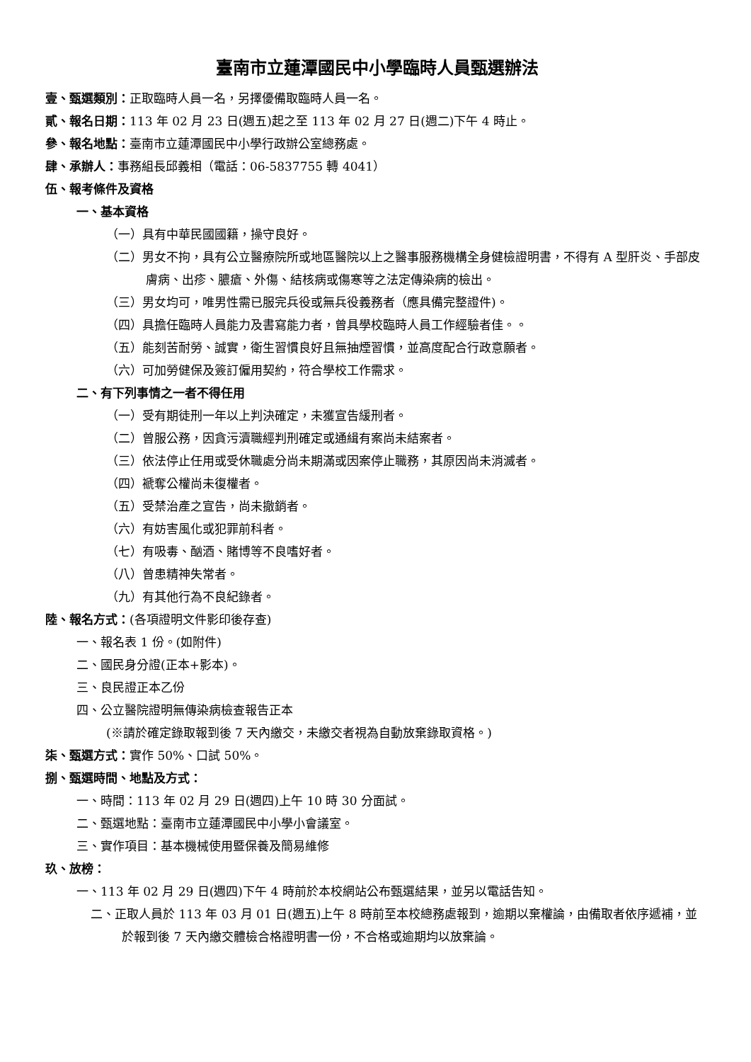臺南市立蓮潭國民中小學臨時人員甄選辦法
壹、甄選類別：正取臨時人員一名，另擇優備取臨時人員一名。
貳、報名日期：113 年 02 月 23 日(週五)起之至 113 年 02 月 27 日(週二)下午 4 時止。
參、報名地點：臺南市立蓮潭國民中小學行政辦公室總務處。
肆、承辦人：事務組長邱義相（電話：06-5837755 轉 4041）
伍、報考條件及資格
一、基本資格
（一）具有中華民國國籍，操守良好。
（二）男女不拘，具有公立醫療院所或地區醫院以上之醫事服務機構全身健檢證明書，不得有 A 型肝炎、手部皮膚病、出疹、膿瘡、外傷、結核病或傷寒等之法定傳染病的檢出。
（三）男女均可，唯男性需已服完兵役或無兵役義務者（應具備完整證件)。
（四）具擔任臨時人員能力及書寫能力者，曾具學校臨時人員工作經驗者佳。。
（五）能刻苦耐勞、誠實，衛生習慣良好且無抽煙習慣，並高度配合行政意願者。
（六）可加勞健保及簽訂僱用契約，符合學校工作需求。
二、有下列事情之一者不得任用
（一）受有期徒刑一年以上判決確定，未獲宣告緩刑者。
（二）曾服公務，因貪污瀆職經判刑確定或通緝有案尚未結案者。
（三）依法停止任用或受休職處分尚未期滿或因案停止職務，其原因尚未消滅者。
（四）褫奪公權尚未復權者。
（五）受禁治產之宣告，尚未撤銷者。
（六）有妨害風化或犯罪前科者。
（七）有吸毒、酗酒、賭博等不良嗜好者。
（八）曾患精神失常者。
（九）有其他行為不良紀錄者。
陸、報名方式：(各項證明文件影印後存查)
一、報名表 1 份。(如附件)
二、國民身分證(正本+影本)。
三、良民證正本乙份
四、公立醫院證明無傳染病檢查報告正本
(※請於確定錄取報到後 7 天內繳交，未繳交者視為自動放棄錄取資格。)
柒、甄選方式：實作 50%、口試 50%。
捌、甄選時間、地點及方式：
一、時間：113 年 02 月 29 日(週四)上午 10 時 30 分面試。
二、甄選地點：臺南市立蓮潭國民中小學小會議室。
三、實作項目：基本機械使用暨保養及簡易維修
玖、放榜：
一、113 年 02 月 29 日(週四)下午 4 時前於本校網站公布甄選結果，並另以電話告知。
二、正取人員於 113 年 03 月 01 日(週五)上午 8 時前至本校總務處報到，逾期以棄權論，由備取者依序遞補，並於報到後 7 天內繳交體檢合格證明書一份，不合格或逾期均以放棄論。